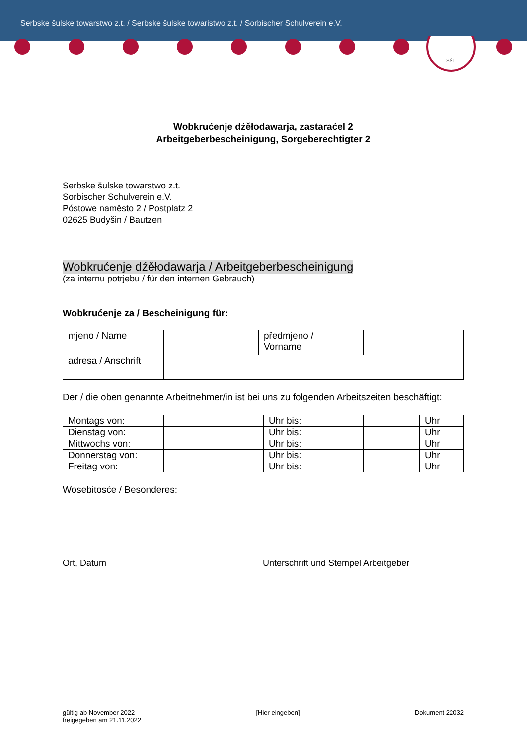Serbske šulske towarstwo z.t. / Serbske šulske towaristwo z.t. / Sorbischer Schulverein e.V.
SŠT
Wobkrućenje dźěłodawarja, zastaraćel 2
Arbeitgeberbescheinigung, Sorgeberechtigter 2
Serbske šulske towarstwo z.t.
Sorbischer Schulverein e.V.
Póstowe naměsto 2 / Postplatz 2
02625 Budyšin / Bautzen
Wobkrućenje dźěłodawarja / Arbeitgeberbescheinigung
(za internu potrjebu / für den internen Gebrauch)
Wobkrućenje za / Bescheinigung für:
| mjeno / Name | | předmjeno / Vorname | |
| adresa / Anschrift | | | |
Der / die oben genannte Arbeitnehmer/in ist bei uns zu folgenden Arbeitszeiten beschäftigt:
| Montags von: | | Uhr bis: | | Uhr |
| Dienstag von: | | Uhr bis: | | Uhr |
| Mittwochs von: | | Uhr bis: | | Uhr |
| Donnerstag von: | | Uhr bis: | | Uhr |
| Freitag von: | | Uhr bis: | | Uhr |
Wosebitosće / Besonderes:
Ort, Datum Unterschrift und Stempel Arbeitgeber
gültig ab November 2022
freigegeben am 21.11.2022
[Hier eingeben] Dokument 22032